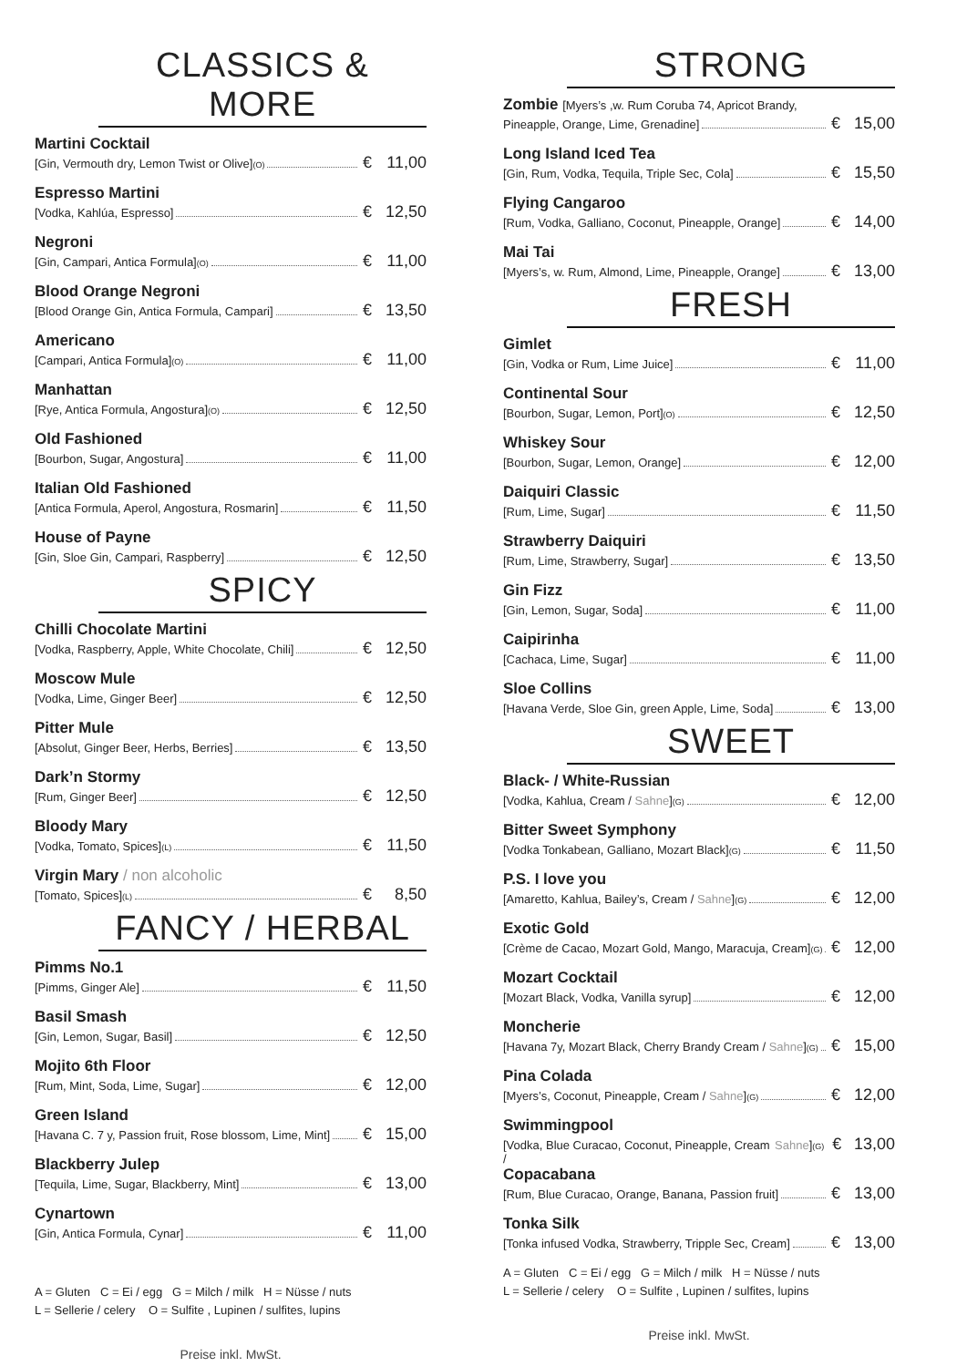CLASSICS & MORE
Martini Cocktail
[Gin, Vermouth dry, Lemon Twist or Olive] (O) € 11,00
Espresso Martini
[Vodka, Kahlúa, Espresso] € 12,50
Negroni
[Gin, Campari, Antica Formula] (O) € 11,00
Blood Orange Negroni
[Blood Orange Gin, Antica Formula, Campari] € 13,50
Americano
[Campari, Antica Formula] (O) € 11,00
Manhattan
[Rye, Antica Formula, Angostura] (O) € 12,50
Old Fashioned
[Bourbon, Sugar, Angostura] € 11,00
Italian Old Fashioned
[Antica Formula, Aperol, Angostura, Rosmarin] € 11,50
House of Payne
[Gin, Sloe Gin, Campari, Raspberry] € 12,50
SPICY
Chilli Chocolate Martini
[Vodka, Raspberry, Apple, White Chocolate, Chili] € 12,50
Moscow Mule
[Vodka, Lime, Ginger Beer] € 12,50
Pitter Mule
[Absolut, Ginger Beer, Herbs, Berries] € 13,50
Dark’n Stormy
[Rum, Ginger Beer] € 12,50
Bloody Mary
[Vodka, Tomato, Spices] (L) € 11,50
Virgin Mary / non alcoholic
[Tomato, Spices] (L) € 8,50
FANCY / HERBAL
Pimms No.1
[Pimms, Ginger Ale] € 11,50
Basil Smash
[Gin, Lemon, Sugar, Basil] € 12,50
Mojito 6th Floor
[Rum, Mint, Soda, Lime, Sugar] € 12,00
Green Island
[Havana C. 7 y, Passion fruit, Rose blossom, Lime, Mint] € 15,00
Blackberry Julep
[Tequila, Lime, Sugar, Blackberry, Mint] € 13,00
Cynartown
[Gin, Antica Formula, Cynar] € 11,00
A = Gluten C = Ei / egg G = Milch / milk H = Nüsse / nuts
L = Sellerie / celery O = Sulfite , Lupinen / sulfites, lupins
Preise inkl. MwSt.
STRONG
Zombie [Myers’s ,w. Rum Coruba 74, Apricot Brandy,
Pineapple, Orange, Lime, Grenadine] € 15,00
Long Island Iced Tea
[Gin, Rum, Vodka, Tequila, Triple Sec, Cola] € 15,50
Flying Cangaroo
[Rum, Vodka, Galliano, Coconut, Pineapple, Orange] € 14,00
Mai Tai
[Myers’s, w. Rum, Almond, Lime, Pineapple, Orange] € 13,00
FRESH
Gimlet
[Gin, Vodka or Rum, Lime Juice] € 11,00
Continental Sour
[Bourbon, Sugar, Lemon, Port] (O) € 12,50
Whiskey Sour
[Bourbon, Sugar, Lemon, Orange] € 12,00
Daiquiri Classic
[Rum, Lime, Sugar] € 11,50
Strawberry Daiquiri
[Rum, Lime, Strawberry, Sugar] € 13,50
Gin Fizz
[Gin, Lemon, Sugar, Soda] € 11,00
Caipirinha
[Cachaca, Lime, Sugar] € 11,00
Sloe Collins
[Havana Verde, Sloe Gin, green Apple, Lime, Soda] € 13,00
SWEET
Black- / White-Russian
[Vodka, Kahlua, Cream / Sahne] (G) € 12,00
Bitter Sweet Symphony
[Vodka Tonkabean, Galliano, Mozart Black] (G) € 11,50
P.S. I love you
[Amaretto, Kahlua, Bailey’s, Cream / Sahne] (G) € 12,00
Exotic Gold
[Crème de Cacao, Mozart Gold, Mango, Maracuja, Cream] (G) € 12,00
Mozart Cocktail
[Mozart Black, Vodka, Vanilla syrup] € 12,00
Moncherie
[Havana 7y, Mozart Black, Cherry Brandy Cream / Sahne] (G) € 15,00
Pina Colada
[Myers’s, Coconut, Pineapple, Cream / Sahne] (G) € 12,00
Swimmingpool
[Vodka, Blue Curacao, Coconut, Pineapple, Cream / Sahne] (G) € 13,00
Copacabana
[Rum, Blue Curacao, Orange, Banana, Passion fruit] € 13,00
Tonka Silk
[Tonka infused Vodka, Strawberry, Tripple Sec, Cream] € 13,00
A = Gluten C = Ei / egg G = Milch / milk H = Nüsse / nuts
L = Sellerie / celery O = Sulfite , Lupinen / sulfites, lupins
Preise inkl. MwSt.